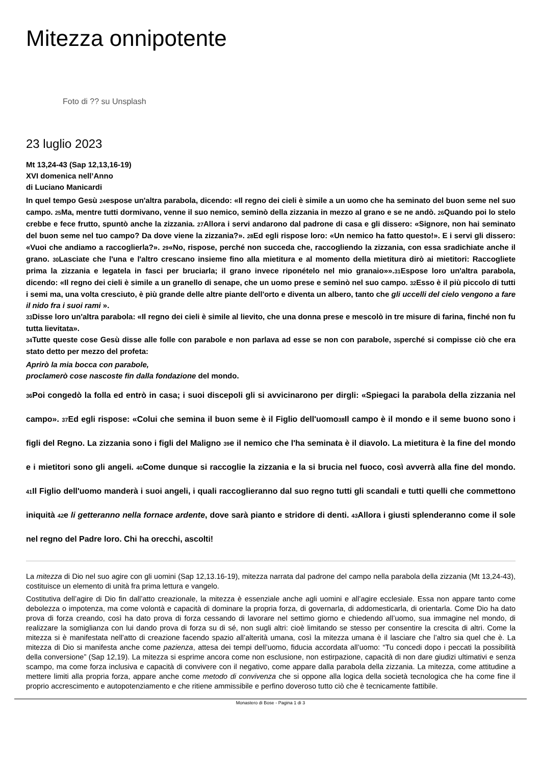Mitezza onnipotente
Foto di ?? su Unsplash
23 luglio 2023
Mt 13,24-43 (Sap 12,13,16-19)
XVI domenica nell’Anno
di Luciano Manicardi
In quel tempo Gesù <sup>24</sup>espose un'altra parabola, dicendo: «Il regno dei cieli è simile a un uomo che ha seminato del buon seme nel suo campo. <sup>25</sup>Ma, mentre tutti dormivano, venne il suo nemico, seminò della zizzania in mezzo al grano e se ne andò. <sup>26</sup>Quando poi lo stelo crebbe e fece frutto, spuntò anche la zizzania. <sup>27</sup>Allora i servi andarono dal padrone di casa e gli dissero: «Signore, non hai seminato del buon seme nel tuo campo? Da dove viene la zizzania?». <sup>28</sup>Ed egli rispose loro: «Un nemico ha fatto questo!». E i servi gli dissero: «Vuoi che andiamo a raccoglierla?». <sup>29</sup>«No, rispose, perché non succeda che, raccogliendo la zizzania, con essa sradichiate anche il grano. <sup>30</sup>Lasciate che l'una e l'altro crescano insieme fino alla mietitura e al momento della mietitura dirò ai mietitori: Raccogliete prima la zizzania e legatela in fasci per bruciarla; il grano invece riponételo nel mio granaio»».<sup>31</sup>Espose loro un'altra parabola, dicendo: «Il regno dei cieli è simile a un granello di senape, che un uomo prese e seminò nel suo campo. <sup>32</sup>Esso è il più piccolo di tutti i semi ma, una volta cresciuto, è più grande delle altre piante dell'orto e diventa un albero, tanto che gli uccelli del cielo vengono a fare il nido fra i suoi rami ».
<sup>33</sup> Disse loro un'altra parabola: «Il regno dei cieli è simile al lievito, che una donna prese e mescolò in tre misure di farina, finché non fu tutta lievitata».
<sup>34</sup> Tutte queste cose Gesù disse alle folle con parabole e non parlava ad esse se non con parabole, <sup>35</sup>perché si compisse ciò che era stato detto per mezzo del profeta:
Aprirò la mia bocca con parabole,
proclamerò cose nascoste fin dalla fondazione del mondo.
<sup>36</sup> Poi congedò la folla ed entrò in casa; i suoi discepoli gli si avvicinarono per dirgli: «Spiegaci la parabola della zizzania nel campo». <sup>37</sup>Ed egli rispose: «Colui che semina il buon seme è il Figlio dell'uomo<sup>38</sup>Il campo è il mondo e il seme buono sono i figli del Regno. La zizzania sono i figli del Maligno <sup>39</sup>e il nemico che l'ha seminata è il diavolo. La mietitura è la fine del mondo e i mietitori sono gli angeli. <sup>40</sup>Come dunque si raccoglie la zizzania e la si brucia nel fuoco, così avverrà alla fine del mondo. <sup>41</sup>Il Figlio dell'uomo manderà i suoi angeli, i quali raccoglieranno dal suo regno tutti gli scandali e tutti quelli che commettono iniquità <sup>42</sup>e li getteranno nella fornace ardente, dove sarà pianto e stridore di denti. <sup>43</sup>Allora i giusti splenderanno come il sole nel regno del Padre loro. Chi ha orecchi, ascolti!
La mitezza di Dio nel suo agire con gli uomini (Sap 12,13.16-19), mitezza narrata dal padrone del campo nella parabola della zizzania (Mt 13,24-43), costituisce un elemento di unità fra prima lettura e vangelo.
Costitutiva dell’agire di Dio fin dall’atto creazionale, la mitezza è essenziale anche agli uomini e all’agire ecclesiale. Essa non appare tanto come debolezza o impotenza, ma come volontà e capacità di dominare la propria forza, di governarla, di addomesticarla, di orientarla. Come Dio ha dato prova di forza creando, così ha dato prova di forza cessando di lavorare nel settimo giorno e chiedendo all’uomo, sua immagine nel mondo, di realizzare la somiglianza con lui dando prova di forza su di sé, non sugli altri: cioè limitando se stesso per consentire la crescita di altri. Come la mitezza si è manifestata nell’atto di creazione facendo spazio all’alterità umana, così la mitezza umana è il lasciare che l’altro sia quel che è. La mitezza di Dio si manifesta anche come pazienza, attesa dei tempi dell’uomo, fiducia accordata all’uomo: “Tu concedi dopo i peccati la possibilità della conversione” (Sap 12,19). La mitezza si esprime ancora come non esclusione, non estirpazione, capacità di non dare giudizi ultimativi e senza scampo, ma come forza inclusiva e capacità di convivere con il negativo, come appare dalla parabola della zizzania. La mitezza, come attitudine a mettere limiti alla propria forza, appare anche come metodo di convivenza che si oppone alla logica della società tecnologica che ha come fine il proprio accrescimento e autopotenziamento e che ritiene ammissibile e perfino doveroso tutto ciò che è tecnicamente fattibile.
Monastero di Bose - Pagina 1 di 3